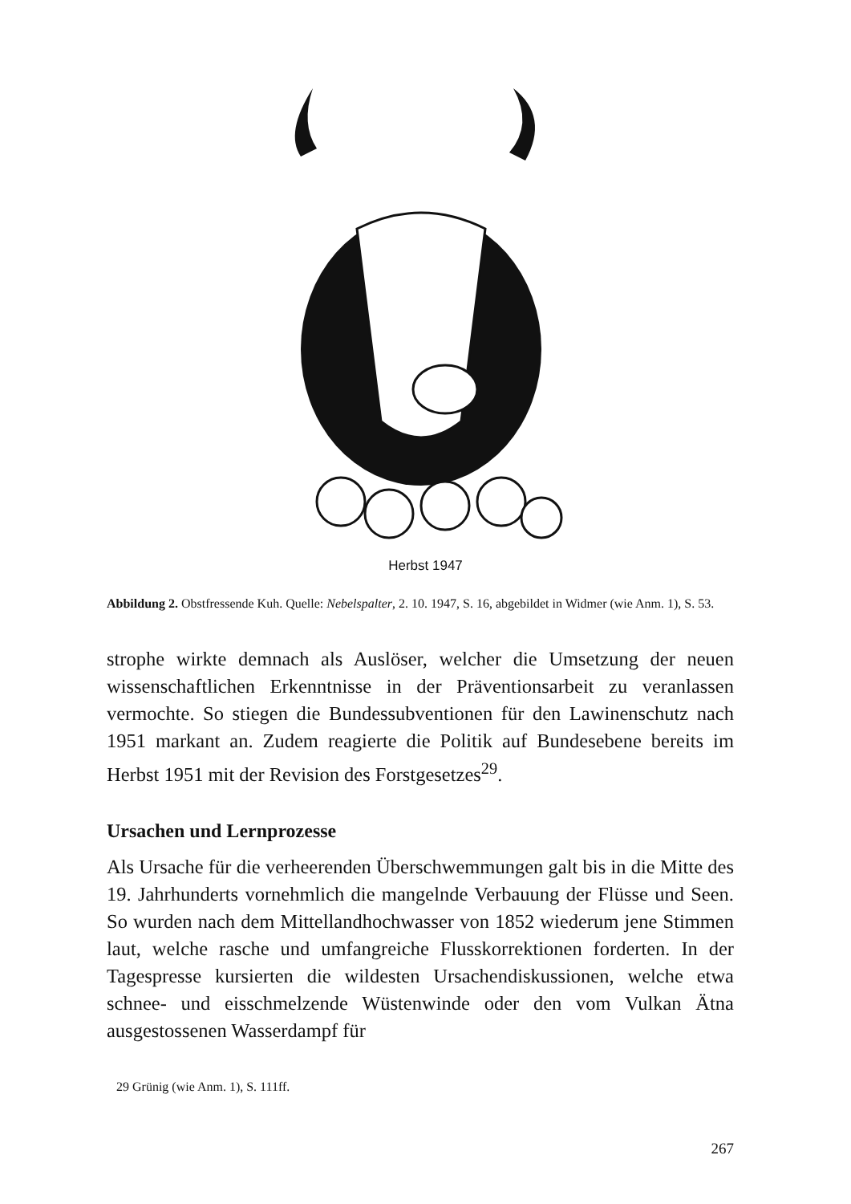Herbst 1947
Abbildung 2. Obstfressende Kuh. Quelle: Nebelspalter, 2. 10. 1947, S. 16, abgebildet in Widmer (wie Anm. 1), S. 53.
strophe wirkte demnach als Auslöser, welcher die Umsetzung der neuen wissenschaftlichen Erkenntnisse in der Präventionsarbeit zu veranlassen vermochte. So stiegen die Bundessubventionen für den Lawinenschutz nach 1951 markant an. Zudem reagierte die Politik auf Bundesebene bereits im Herbst 1951 mit der Revision des Forstgesetzes<sup>29</sup>.
Ursachen und Lernprozesse
Als Ursache für die verheerenden Überschwemmungen galt bis in die Mitte des 19. Jahrhunderts vornehmlich die mangelnde Verbauung der Flüsse und Seen. So wurden nach dem Mittellandhochwasser von 1852 wiederum jene Stimmen laut, welche rasche und umfangreiche Flusskorrektionen forderten. In der Tagespresse kursierten die wildesten Ursachendiskussionen, welche etwa schnee- und eisschmelzende Wüstenwinde oder den vom Vulkan Ätna ausgestossenen Wasserdampf für
29 Grünig (wie Anm. 1), S. 111ff.
267